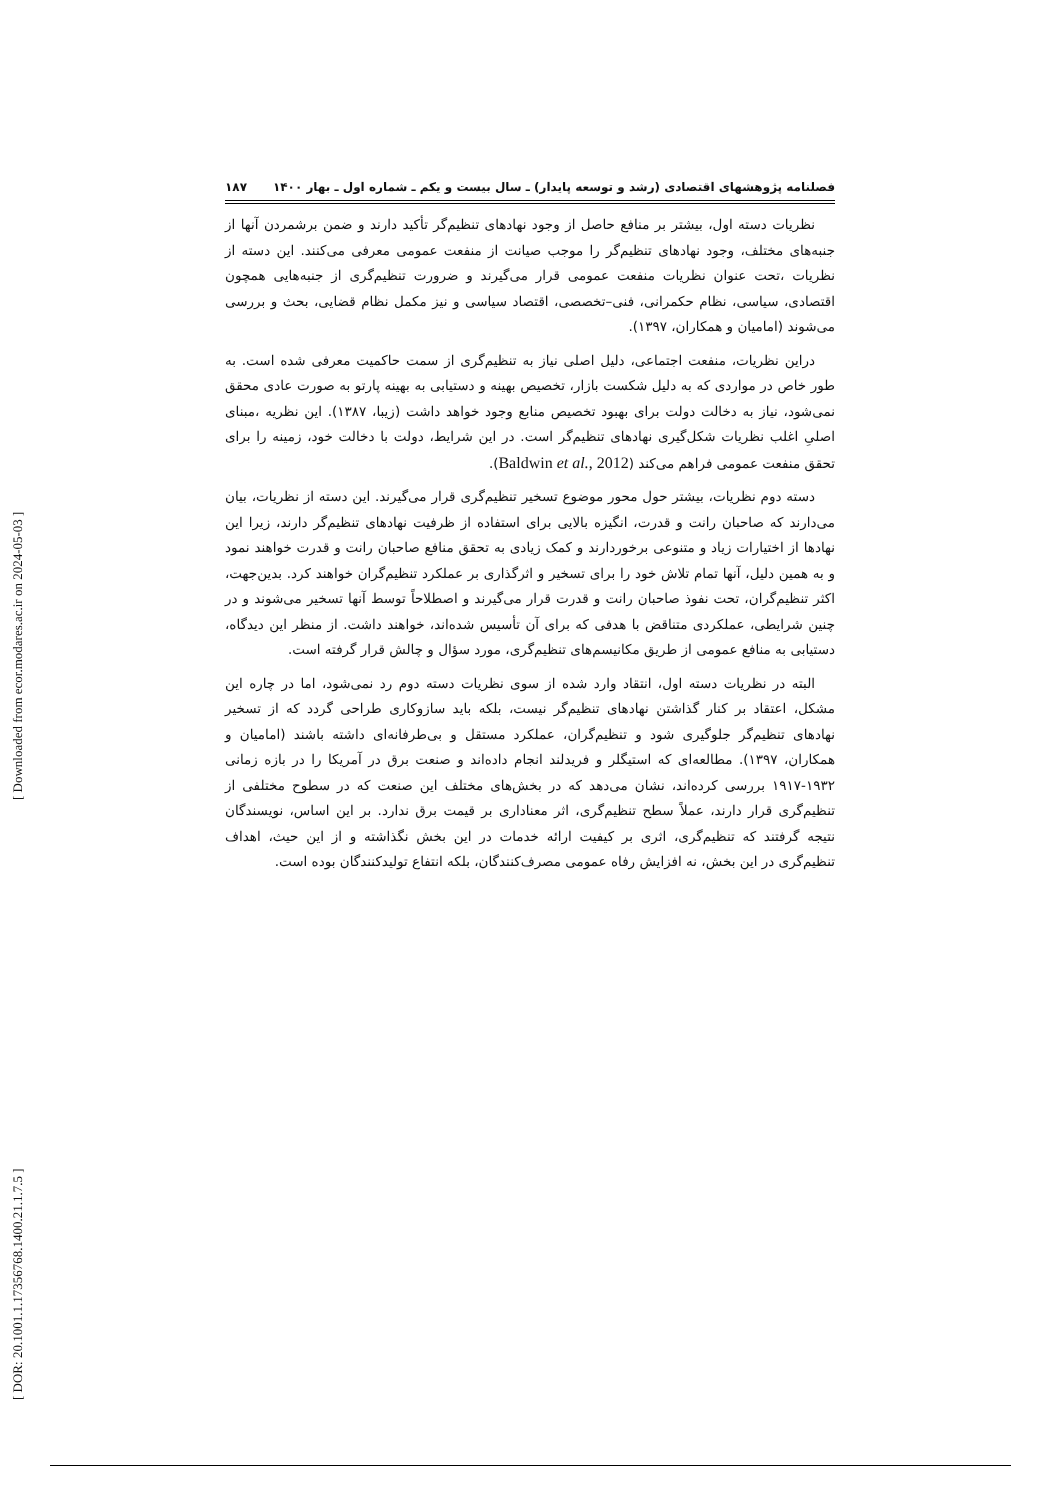[ Downloaded from ecor.modares.ac.ir on 2024-05-03 ]
[ DOR: 20.1001.1.17356768.1400.21.1.7.5 ]
فصلنامه پژوهشهای اقتصادی (رشد و توسعه پایدار) ـ سال بیست و یکم ـ شماره اول ـ بهار ۱۴۰۰ ۱۸۷
نظریات دسته اول، بیشتر بر منافع حاصل از وجود نهادهای تنظیم‌گر تأکید دارند و ضمن برشمردن آنها از جنبه‌های مختلف، وجود نهادهای تنظیم‌گر را موجب صیانت از منفعت عمومی معرفی می‌کنند. این دسته از نظریات ،تحت عنوان نظریات منفعت عمومی قرار می‌گیرند و ضرورت تنظیم‌گری از جنبه‌هایی همچون اقتصادی، سیاسی، نظام حکمرانی، فنی–تخصصی، اقتصاد سیاسی و نیز مکمل نظام قضایی، بحث و بررسی می‌شوند (امامیان و همکاران، ۱۳۹۷).
دراین نظریات، منفعت اجتماعی، دلیل اصلی نیاز به تنظیم‌گری از سمت حاکمیت معرفی شده است. به طور خاص در مواردی که به دلیل شکست بازار، تخصیص بهینه و دستیابی به بهینه پارتو به صورت عادی محقق نمی‌شود، نیاز به دخالت دولت برای بهبود تخصیص منابع وجود خواهد داشت (زیبا، ۱۳۸۷). این نظریه ،مبنای اصلیِ اغلب نظریات شکل‌گیری نهادهای تنظیم‌گر است. در این شرایط، دولت با دخالت خود، زمینه را برای تحقق منفعت عمومی فراهم می‌کند (Baldwin et al., 2012).
دسته دوم نظریات، بیشتر حول محور موضوع تسخیر تنظیم‌گری قرار می‌گیرند. این دسته از نظریات، بیان می‌دارند که صاحبان رانت و قدرت، انگیزه بالایی برای استفاده از ظرفیت نهادهای تنظیم‌گر دارند، زیرا این نهادها از اختیارات زیاد و متنوعی برخوردارند و کمک زیادی به تحقق منافع صاحبان رانت و قدرت خواهند نمود و به همین دلیل، آنها تمام تلاش خود را برای تسخیر و اثرگذاری بر عملکرد تنظیم‌گران خواهند کرد. بدین‌جهت، اکثر تنظیم‌گران، تحت نفوذ صاحبان رانت و قدرت قرار می‌گیرند و اصطلاحاً توسط آنها تسخیر می‌شوند و در چنین شرایطی، عملکردی متناقض با هدفی که برای آن تأسیس شده‌اند، خواهند داشت. از منظر این دیدگاه، دستیابی به منافع عمومی از طریق مکانیسم‌های تنظیم‌گری، مورد سؤال و چالش قرار گرفته است.
البته در نظریات دسته اول، انتقاد وارد شده از سوی نظریات دسته دوم رد نمی‌شود، اما در چاره این مشکل، اعتقاد بر کنار گذاشتن نهادهای تنظیم‌گر نیست، بلکه باید سازوکاری طراحی گردد که از تسخیر نهادهای تنظیم‌گر جلوگیری شود و تنظیم‌گران، عملکرد مستقل و بی‌طرفانه‌ای داشته باشند (امامیان و همکاران، ۱۳۹۷). مطالعه‌ای که استیگلر و فریدلند انجام داده‌اند و صنعت برق در آمریکا را در بازه زمانی ۱۹۳۲-۱۹۱۷ بررسی کرده‌اند، نشان می‌دهد که در بخش‌های مختلف این صنعت که در سطوح مختلفی از تنظیم‌گری قرار دارند، عملاً سطح تنظیم‌گری، اثر معناداری بر قیمت برق ندارد. بر این اساس، نویسندگان نتیجه گرفتند که تنظیم‌گری، اثری بر کیفیت ارائه خدمات در این بخش نگذاشته و از این حیث، اهداف تنظیم‌گری در این بخش، نه افزایش رفاه عمومی مصرف‌کنندگان، بلکه انتفاع تولیدکنندگان بوده است.